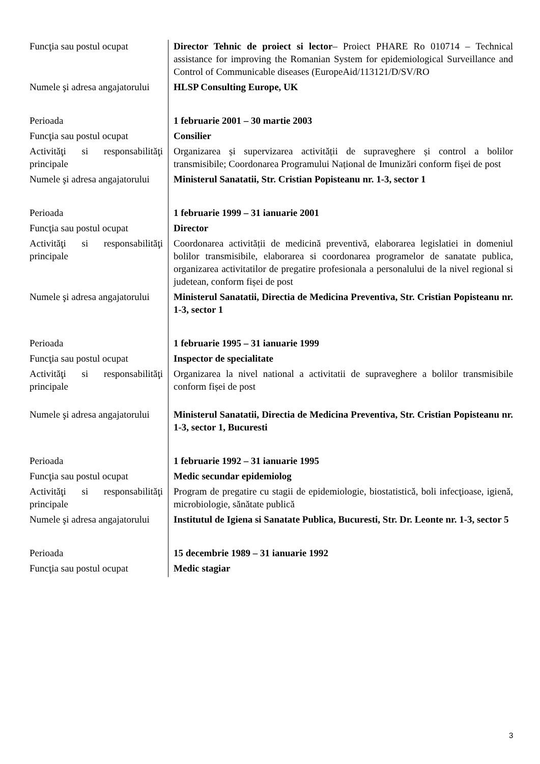| Funcţia sau postul ocupat | Director Tehnic de proiect si lector – Proiect PHARE Ro 010714 – Technical assistance for improving the Romanian System for epidemiological Surveillance and Control of Communicable diseases (EuropeAid/113121/D/SV/RO |
| Numele şi adresa angajatorului | HLSP Consulting Europe, UK |
| Perioada | 1 februarie 2001 – 30 martie 2003 |
| Funcţia sau postul ocupat | Consilier |
| Activităţi si responsabilităţi principale | Organizarea și supervizarea activității de supraveghere și control a bolilor transmisibile; Coordonarea Programului Național de Imunizări conform fișei de post |
| Numele şi adresa angajatorului | Ministerul Sanatatii, Str. Cristian Popisteanu nr. 1-3, sector 1 |
| Perioada | 1 februarie 1999 – 31 ianuarie 2001 |
| Funcţia sau postul ocupat | Director |
| Activităţi si responsabilităţi principale | Coordonarea activității de medicină preventivă, elaborarea legislatiei in domeniul bolilor transmisibile, elaborarea si coordonarea programelor de sanatate publica, organizarea activitatilor de pregatire profesionala a personalului de la nivel regional si judetean, conform fișei de post |
| Numele şi adresa angajatorului | Ministerul Sanatatii, Directia de Medicina Preventiva, Str. Cristian Popisteanu nr. 1-3, sector 1 |
| Perioada | 1 februarie 1995 – 31 ianuarie 1999 |
| Funcţia sau postul ocupat | Inspector de specialitate |
| Activităţi si responsabilităţi principale | Organizarea la nivel national a activitatii de supraveghere a bolilor transmisibile conform fișei de post |
| Numele şi adresa angajatorului | Ministerul Sanatatii, Directia de Medicina Preventiva, Str. Cristian Popisteanu nr. 1-3, sector 1, Bucuresti |
| Perioada | 1 februarie 1992 – 31 ianuarie 1995 |
| Funcţia sau postul ocupat | Medic secundar epidemiolog |
| Activităţi si responsabilităţi principale | Program de pregatire cu stagii de epidemiologie, biostatistică, boli infecţioase, igienă, microbiologie, sănătate publică |
| Numele şi adresa angajatorului | Institutul de Igiena si Sanatate Publica, Bucuresti, Str. Dr. Leonte nr. 1-3, sector 5 |
| Perioada | 15 decembrie 1989 – 31 ianuarie 1992 |
| Funcţia sau postul ocupat | Medic stagiar |
3